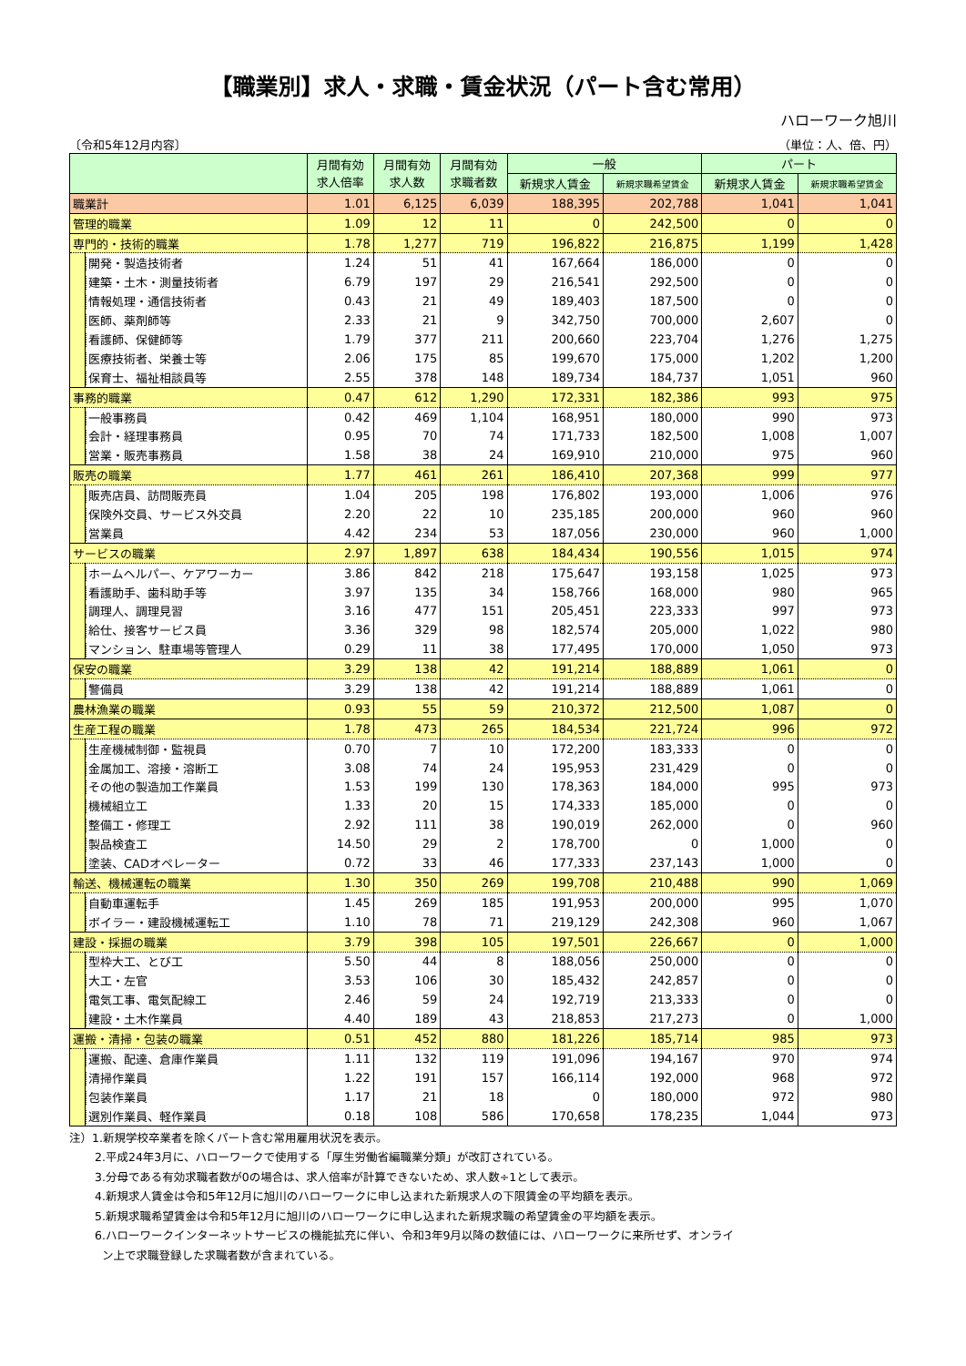【職業別】求人・求職・賃金状況（パート含む常用）
ハローワーク旭川
〔令和5年12月内容〕 （単位：人、倍、円）
| | | 月間有効 求人倍率 | 月間有効 求人数 | 月間有効 求職者数 | 一般 | | パート | |
| --- | --- | --- | --- | --- | --- | --- | --- | --- |
| | | | | | 新規求人賃金 | 新規求職希望賃金 | 新規求人賃金 | 新規求職希望賃金 |
| 職業計 | | 1.01 | 6,125 | 6,039 | 188,395 | 202,788 | 1,041 | 1,041 |
| 管理的職業 | | 1.09 | 12 | 11 | 0 | 242,500 | 0 | 0 |
| 専門的・技術的職業 | | 1.78 | 1,277 | 719 | 196,822 | 216,875 | 1,199 | 1,428 |
| | 開発・製造技術者 | 1.24 | 51 | 41 | 167,664 | 186,000 | 0 | 0 |
| | 建築・土木・測量技術者 | 6.79 | 197 | 29 | 216,541 | 292,500 | 0 | 0 |
| | 情報処理・通信技術者 | 0.43 | 21 | 49 | 189,403 | 187,500 | 0 | 0 |
| | 医師、薬剤師等 | 2.33 | 21 | 9 | 342,750 | 700,000 | 2,607 | 0 |
| | 看護師、保健師等 | 1.79 | 377 | 211 | 200,660 | 223,704 | 1,276 | 1,275 |
| | 医療技術者、栄養士等 | 2.06 | 175 | 85 | 199,670 | 175,000 | 1,202 | 1,200 |
| | 保育士、福祉相談員等 | 2.55 | 378 | 148 | 189,734 | 184,737 | 1,051 | 960 |
| 事務的職業 | | 0.47 | 612 | 1,290 | 172,331 | 182,386 | 993 | 975 |
| | 一般事務員 | 0.42 | 469 | 1,104 | 168,951 | 180,000 | 990 | 973 |
| | 会計・経理事務員 | 0.95 | 70 | 74 | 171,733 | 182,500 | 1,008 | 1,007 |
| | 営業・販売事務員 | 1.58 | 38 | 24 | 169,910 | 210,000 | 975 | 960 |
| 販売の職業 | | 1.77 | 461 | 261 | 186,410 | 207,368 | 999 | 977 |
| | 販売店員、訪問販売員 | 1.04 | 205 | 198 | 176,802 | 193,000 | 1,006 | 976 |
| | 保険外交員、サービス外交員 | 2.20 | 22 | 10 | 235,185 | 200,000 | 960 | 960 |
| | 営業員 | 4.42 | 234 | 53 | 187,056 | 230,000 | 960 | 1,000 |
| サービスの職業 | | 2.97 | 1,897 | 638 | 184,434 | 190,556 | 1,015 | 974 |
| | ホームヘルパー、ケアワーカー | 3.86 | 842 | 218 | 175,647 | 193,158 | 1,025 | 973 |
| | 看護助手、歯科助手等 | 3.97 | 135 | 34 | 158,766 | 168,000 | 980 | 965 |
| | 調理人、調理見習 | 3.16 | 477 | 151 | 205,451 | 223,333 | 997 | 973 |
| | 給仕、接客サービス員 | 3.36 | 329 | 98 | 182,574 | 205,000 | 1,022 | 980 |
| | マンション、駐車場等管理人 | 0.29 | 11 | 38 | 177,495 | 170,000 | 1,050 | 973 |
| 保安の職業 | | 3.29 | 138 | 42 | 191,214 | 188,889 | 1,061 | 0 |
| | 警備員 | 3.29 | 138 | 42 | 191,214 | 188,889 | 1,061 | 0 |
| 農林漁業の職業 | | 0.93 | 55 | 59 | 210,372 | 212,500 | 1,087 | 0 |
| 生産工程の職業 | | 1.78 | 473 | 265 | 184,534 | 221,724 | 996 | 972 |
| | 生産機械制御・監視員 | 0.70 | 7 | 10 | 172,200 | 183,333 | 0 | 0 |
| | 金属加工、溶接・溶断工 | 3.08 | 74 | 24 | 195,953 | 231,429 | 0 | 0 |
| | その他の製造加工作業員 | 1.53 | 199 | 130 | 178,363 | 184,000 | 995 | 973 |
| | 機械組立工 | 1.33 | 20 | 15 | 174,333 | 185,000 | 0 | 0 |
| | 整備工・修理工 | 2.92 | 111 | 38 | 190,019 | 262,000 | 0 | 960 |
| | 製品検査工 | 14.50 | 29 | 2 | 178,700 | 0 | 1,000 | 0 |
| | 塗装、CADオペレーター | 0.72 | 33 | 46 | 177,333 | 237,143 | 1,000 | 0 |
| 輸送、機械運転の職業 | | 1.30 | 350 | 269 | 199,708 | 210,488 | 990 | 1,069 |
| | 自動車運転手 | 1.45 | 269 | 185 | 191,953 | 200,000 | 995 | 1,070 |
| | ボイラー・建設機械運転工 | 1.10 | 78 | 71 | 219,129 | 242,308 | 960 | 1,067 |
| 建設・採掘の職業 | | 3.79 | 398 | 105 | 197,501 | 226,667 | 0 | 1,000 |
| | 型枠大工、とび工 | 5.50 | 44 | 8 | 188,056 | 250,000 | 0 | 0 |
| | 大工・左官 | 3.53 | 106 | 30 | 185,432 | 242,857 | 0 | 0 |
| | 電気工事、電気配線工 | 2.46 | 59 | 24 | 192,719 | 213,333 | 0 | 0 |
| | 建設・土木作業員 | 4.40 | 189 | 43 | 218,853 | 217,273 | 0 | 1,000 |
| 運搬・清掃・包装の職業 | | 0.51 | 452 | 880 | 181,226 | 185,714 | 985 | 973 |
| | 運搬、配達、倉庫作業員 | 1.11 | 132 | 119 | 191,096 | 194,167 | 970 | 974 |
| | 清掃作業員 | 1.22 | 191 | 157 | 166,114 | 192,000 | 968 | 972 |
| | 包装作業員 | 1.17 | 21 | 18 | 0 | 180,000 | 972 | 980 |
| | 選別作業員、軽作業員 | 0.18 | 108 | 586 | 170,658 | 178,235 | 1,044 | 973 |
注）1.新規学校卒業者を除くパート含む常用雇用状況を表示。
2.平成24年3月に、ハローワークで使用する「厚生労働省編職業分類」が改訂されている。
3.分母である有効求職者数が0の場合は、求人倍率が計算できないため、求人数÷1として表示。
4.新規求人賃金は令和5年12月に旭川のハローワークに申し込まれた新規求人の下限賃金の平均額を表示。
5.新規求職希望賃金は令和5年12月に旭川のハローワークに申し込まれた新規求職の希望賃金の平均額を表示。
6.ハローワークインターネットサービスの機能拡充に伴い、令和3年9月以降の数値には、ハローワークに来所せず、オンライ
ン上で求職登録した求職者数が含まれている。